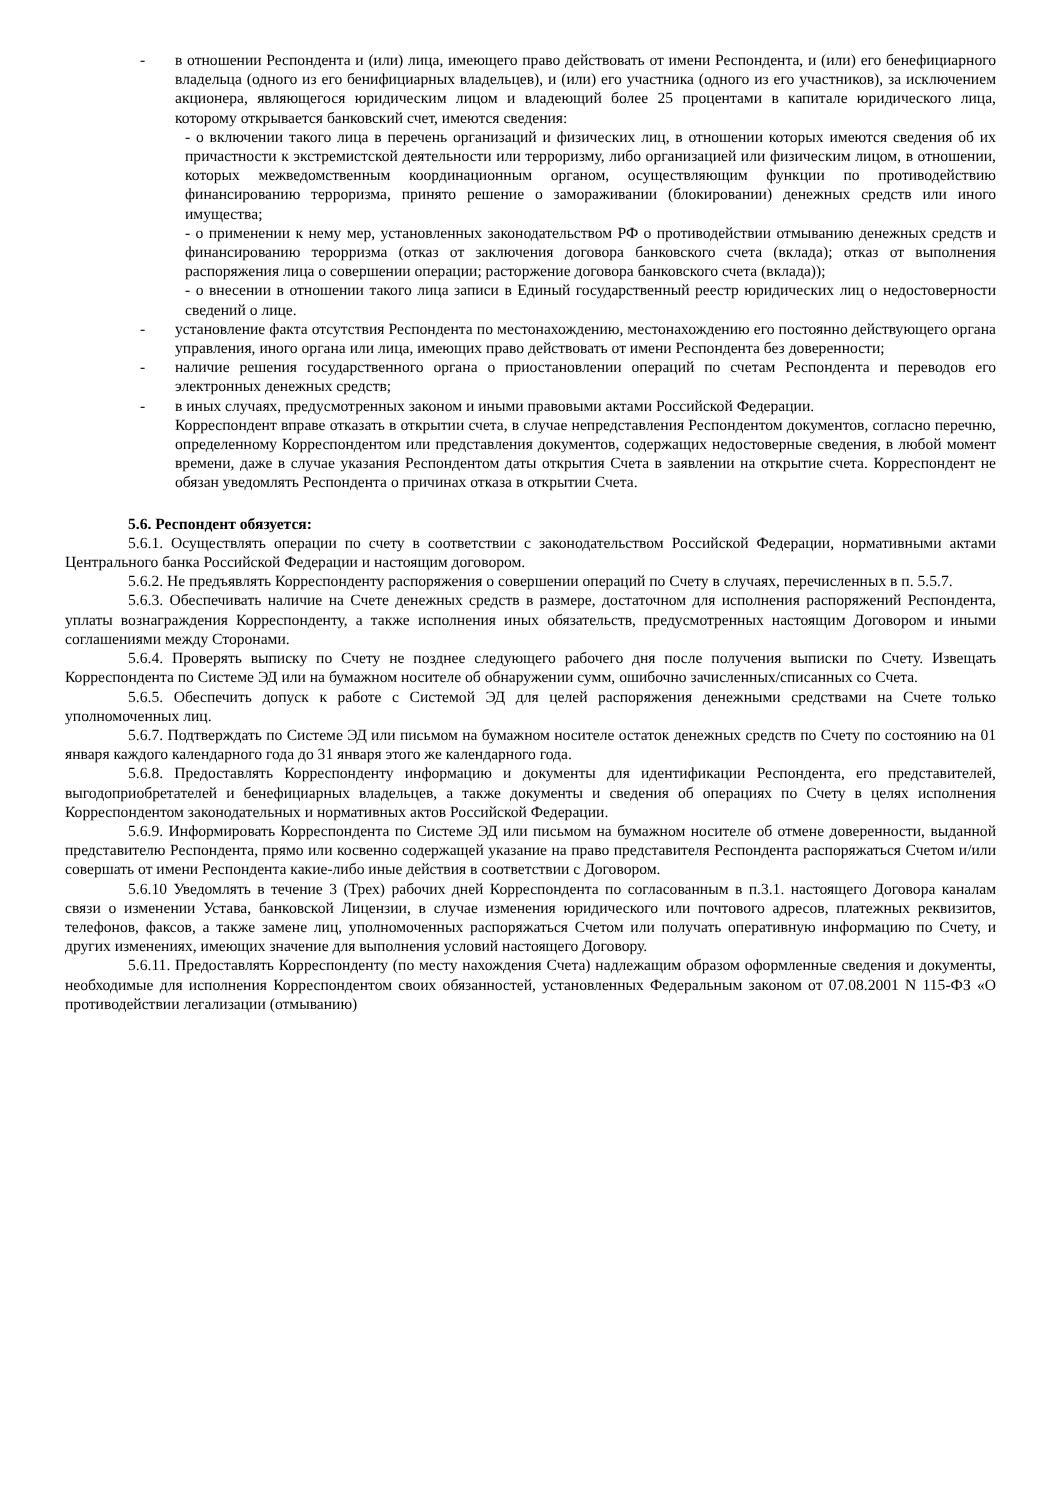- в отношении Респондента и (или) лица, имеющего право действовать от имени Респондента, и (или) его бенефициарного владельца (одного из его бенифициарных владельцев), и (или) его участника (одного из его участников), за исключением акционера, являющегося юридическим лицом и владеющий более 25 процентами в капитале юридического лица, которому открывается банковский счет, имеются сведения:
- о включении такого лица в перечень организаций и физических лиц, в отношении которых имеются сведения об их причастности к экстремистской деятельности или терроризму, либо организацией или физическим лицом, в отношении, которых межведомственным координационным органом, осуществляющим функции по противодействию финансированию терроризма, принято решение о замораживании (блокировании) денежных средств или иного имущества;
- о применении к нему мер, установленных законодательством РФ о противодействии отмыванию денежных средств и финансированию терорризма (отказ от заключения договора банковского счета (вклада); отказ от выполнения распоряжения лица о совершении операции; расторжение договора банковского счета (вклада));
- о внесении в отношении такого лица записи в Единый государственный реестр юридических лиц о недостоверности сведений о лице.
- установление факта отсутствия Респондента по местонахождению, местонахождению его постоянно действующего органа управления, иного органа или лица, имеющих право действовать от имени Респондента без доверенности;
- наличие решения государственного органа о приостановлении операций по счетам Респондента и переводов его электронных денежных средств;
- в иных случаях, предусмотренных законом и иными правовыми актами Российской Федерации.
Корреспондент вправе отказать в открытии счета, в случае непредставления Респондентом документов, согласно перечню, определенному Корреспондентом или представления документов, содержащих недостоверные сведения, в любой момент времени, даже в случае указания Респондентом даты открытия Счета в заявлении на открытие счета. Корреспондент не обязан уведомлять Респондента о причинах отказа в открытии Счета.
5.6. Респондент обязуется:
5.6.1. Осуществлять операции по счету в соответствии с законодательством Российской Федерации, нормативными актами Центрального банка Российской Федерации и настоящим договором.
5.6.2. Не предъявлять Корреспонденту распоряжения о совершении операций по Счету в случаях, перечисленных в п. 5.5.7.
5.6.3. Обеспечивать наличие на Счете денежных средств в размере, достаточном для исполнения распоряжений Респондента, уплаты вознаграждения Корреспонденту, а также исполнения иных обязательств, предусмотренных настоящим Договором и иными соглашениями между Сторонами.
5.6.4. Проверять выписку по Счету не позднее следующего рабочего дня после получения выписки по Счету. Извещать Корреспондента по Системе ЭД или на бумажном носителе об обнаружении сумм, ошибочно зачисленных/списанных со Счета.
5.6.5. Обеспечить допуск к работе с Системой ЭД для целей распоряжения денежными средствами на Счете только уполномоченных лиц.
5.6.7. Подтверждать по Системе ЭД или письмом на бумажном носителе остаток денежных средств по Счету по состоянию на 01 января каждого календарного года до 31 января этого же календарного года.
5.6.8. Предоставлять Корреспонденту информацию и документы для идентификации Респондента, его представителей, выгодоприобретателей и бенефициарных владельцев, а также документы и сведения об операциях по Счету в целях исполнения Корреспондентом законодательных и нормативных актов Российской Федерации.
5.6.9. Информировать Корреспондента по Системе ЭД или письмом на бумажном носителе об отмене доверенности, выданной представителю Респондента, прямо или косвенно содержащей указание на право представителя Респондента распоряжаться Счетом и/или совершать от имени Респондента какие-либо иные действия в соответствии с Договором.
5.6.10 Уведомлять в течение 3 (Трех) рабочих дней Корреспондента по согласованным в п.3.1. настоящего Договора каналам связи о изменении Устава, банковской Лицензии, в случае изменения юридического или почтового адресов, платежных реквизитов, телефонов, факсов, а также замене лиц, уполномоченных распоряжаться Счетом или получать оперативную информацию по Счету, и других изменениях, имеющих значение для выполнения условий настоящего Договору.
5.6.11. Предоставлять Корреспонденту (по месту нахождения Счета) надлежащим образом оформленные сведения и документы, необходимые для исполнения Корреспондентом своих обязанностей, установленных Федеральным законом от 07.08.2001 N 115-ФЗ «О противодействии легализации (отмыванию)